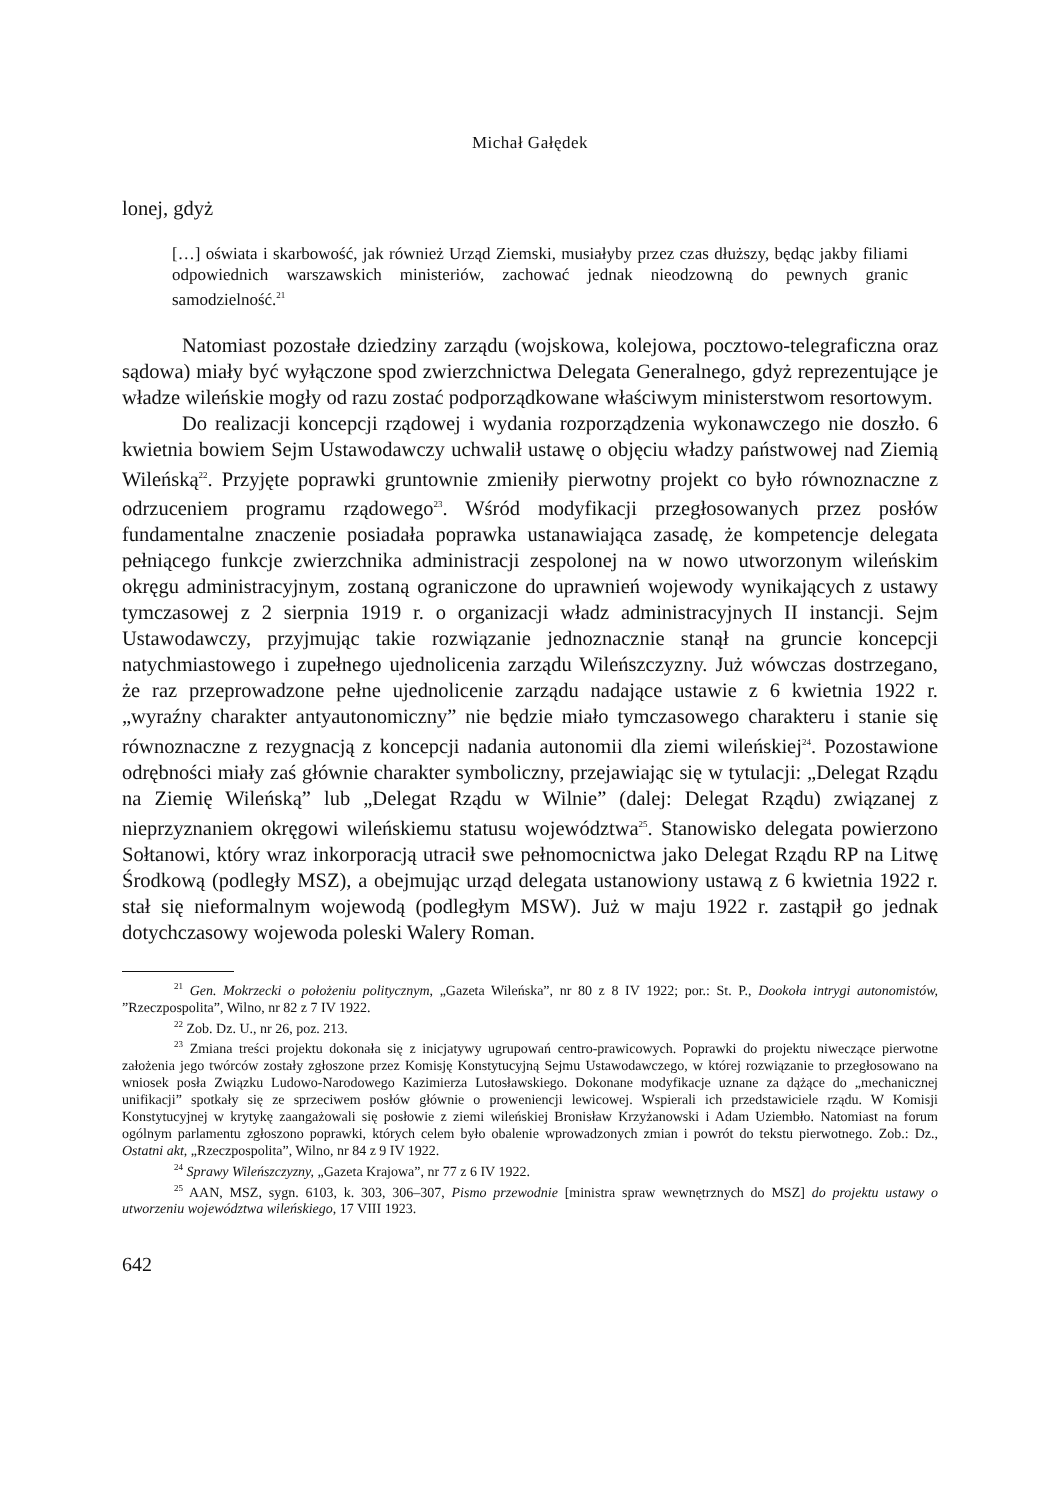Michał Gałędek
lonej, gdyż
[…] oświata i skarbowość, jak również Urząd Ziemski, musiałyby przez czas dłuższy, będąc jakby filiami odpowiednich warszawskich ministeriów, zachować jednak nieodzowną do pewnych granic samodzielność.<sup>21</sup>
Natomiast pozostałe dziedziny zarządu (wojskowa, kolejowa, pocztowo-telegraficzna oraz sądowa) miały być wyłączone spod zwierzchnictwa Delegata Generalnego, gdyż reprezentujące je władze wileńskie mogły od razu zostać podporządkowane właściwym ministerstwom resortowym.
Do realizacji koncepcji rządowej i wydania rozporządzenia wykonawczego nie doszło. 6 kwietnia bowiem Sejm Ustawodawczy uchwalił ustawę o objęciu władzy państwowej nad Ziemią Wileńską<sup>22</sup>. Przyjęte poprawki gruntownie zmieniły pierwotny projekt co było równoznaczne z odrzuceniem programu rządowego<sup>23</sup>. Wśród modyfikacji przegłosowanych przez posłów fundamentalne znaczenie posiadała poprawka ustanawiająca zasadę, że kompetencje delegata pełniącego funkcje zwierzchnika administracji zespolonej na w nowo utworzonym wileńskim okręgu administracyjnym, zostaną ograniczone do uprawnień wojewody wynikających z ustawy tymczasowej z 2 sierpnia 1919 r. o organizacji władz administracyjnych II instancji. Sejm Ustawodawczy, przyjmując takie rozwiązanie jednoznacznie stanął na gruncie koncepcji natychmiastowego i zupełnego ujednolicenia zarządu Wileńszczyzny. Już wówczas dostrzegano, że raz przeprowadzone pełne ujednolicenie zarządu nadające ustawie z 6 kwietnia 1922 r. „wyraźny charakter antyautonomiczny” nie będzie miało tymczasowego charakteru i stanie się równoznaczne z rezygnacją z koncepcji nadania autonomii dla ziemi wileńskiej<sup>24</sup>. Pozostawione odrębności miały zaś głównie charakter symboliczny, przejawiając się w tytulacji: „Delegat Rządu na Ziemię Wileńską” lub „Delegat Rządu w Wilnie” (dalej: Delegat Rządu) związanej z nieprzyznaniem okręgowi wileńskiemu statusu województwa<sup>25</sup>. Stanowisko delegata powierzono Sołtanowi, który wraz inkorporacją utracił swe pełnomocnictwa jako Delegat Rządu RP na Litwę Środkową (podległy MSZ), a obejmując urząd delegata ustanowiony ustawą z 6 kwietnia 1922 r. stał się nieformalnym wojewodą (podległym MSW). Już w maju 1922 r. zastąpił go jednak dotychczasowy wojewoda poleski Walery Roman.
<sup>21</sup> Gen. Mokrzecki o położeniu politycznym, „Gazeta Wileńska”, nr 80 z 8 IV 1922; por.: St. P., Dookoła intrygi autonomistów, ”Rzeczpospolita”, Wilno, nr 82 z 7 IV 1922.
<sup>22</sup> Zob. Dz. U., nr 26, poz. 213.
<sup>23</sup> Zmiana treści projektu dokonała się z inicjatywy ugrupowań centro-prawicowych. Poprawki do projektu niweczące pierwotne założenia jego twórców zostały zgłoszone przez Komisję Konstytucyjną Sejmu Ustawodawczego, w której rozwiązanie to przegłosowano na wniosek posła Związku Ludowo-Narodowego Kazimierza Lutosławskiego. Dokonane modyfikacje uznane za dążące do „mechanicznej unifikacji” spotkały się ze sprzeciwem posłów głównie o proweniencji lewicowej. Wspierali ich przedstawiciele rządu. W Komisji Konstytucyjnej w krytykę zaangażowali się posłowie z ziemi wileńskiej Bronisław Krzyżanowski i Adam Uziembło. Natomiast na forum ogólnym parlamentu zgłoszono poprawki, których celem było obalenie wprowadzonych zmian i powrót do tekstu pierwotnego. Zob.: Dz., Ostatni akt, „Rzeczpospolita”, Wilno, nr 84 z 9 IV 1922.
<sup>24</sup> Sprawy Wileńszczyzny, „Gazeta Krajowa”, nr 77 z 6 IV 1922.
<sup>25</sup> AAN, MSZ, sygn. 6103, k. 303, 306–307, Pismo przewodnie [ministra spraw wewnętrznych do MSZ] do projektu ustawy o utworzeniu województwa wileńskiego, 17 VIII 1923.
642